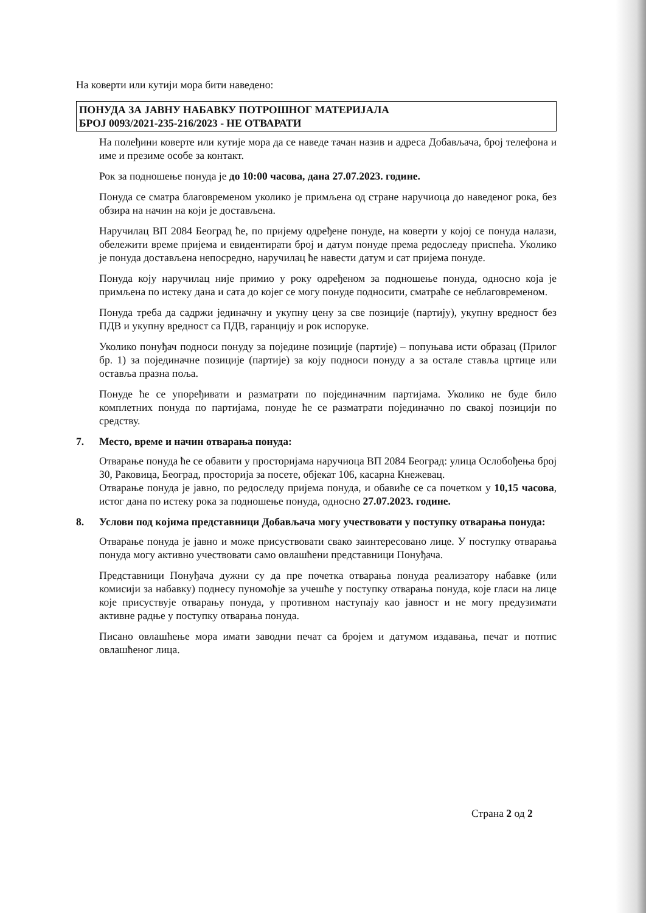На коверти или кутији мора бити наведено:
ПОНУДА ЗА ЈАВНУ НАБАВКУ ПОТРОШНОГ МАТЕРИЈАЛА
БРОЈ 0093/2021-235-216/2023 - НЕ ОТВАРАТИ
На полеђини коверте или кутије мора да се наведе тачан назив и адреса Добављача, број телефона и име и презиме особе за контакт.
Рок за подношење понуда је до 10:00 часова, дана 27.07.2023. године.
Понуда се сматра благовременом уколико је примљена од стране наручиоца до наведеног рока, без обзира на начин на који је достављена.
Наручилац ВП 2084 Београд ће, по пријему одређене понуде, на коверти у којој се понуда налази, обележити време пријема и евидентирати број и датум понуде према редоследу приспећа. Уколико је понуда достављена непосредно, наручилац ће навести датум и сат пријема понуде.
Понуда коју наручилац није примио у року одређеном за подношење понуда, односно која је примљена по истеку дана и сата до којег се могу понуде подносити, сматраће се неблаговременом.
Понуда треба да садржи јединачну и укупну цену за све позиције (партију), укупну вредност без ПДВ и укупну вредност са ПДВ, гаранцију и рок испоруке.
Уколико понуђач подноси понуду за поједине позиције (партије) – попуњава исти образац (Прилог бр. 1) за појединачне позиције (партије) за коју подноси понуду а за остале ставља цртице или оставља празна поља.
Понуде ће се упоређивати и разматрати по појединачним партијама. Уколико не буде било комплетних понуда по партијама, понуде ће се разматрати појединачно по свакој позицији по средству.
7. Место, време и начин отварања понуда:
Отварање понуда ће се обавити у просторијама наручиоца ВП 2084 Београд: улица Ослобођења број 30, Раковица, Београд, просторија за посете, објекат 106, касарна Кнежевац.
Отварање понуда је јавно, по редоследу пријема понуда, и обавиће се са почетком у 10,15 часова, истог дана по истеку рока за подношење понуда, односно 27.07.2023. године.
8. Услови под којима представници Добављача могу учествовати у поступку отварања понуда:
Отварање понуда је јавно и може присуствовати свако заинтересовано лице. У поступку отварања понуда могу активно учествовати само овлашћени представници Понуђача.
Представници Понуђача дужни су да пре почетка отварања понуда реализатору набавке (или комисији за набавку) поднесу пуномоћје за учешће у поступку отварања понуда, које гласи на лице које присуствује отварању понуда, у противном наступају као јавност и не могу предузимати активне радње у поступку отварања понуда.
Писано овлашћење мора имати заводни печат са бројем и датумом издавања, печат и потпис овлашћеног лица.
Страна 2 од 2